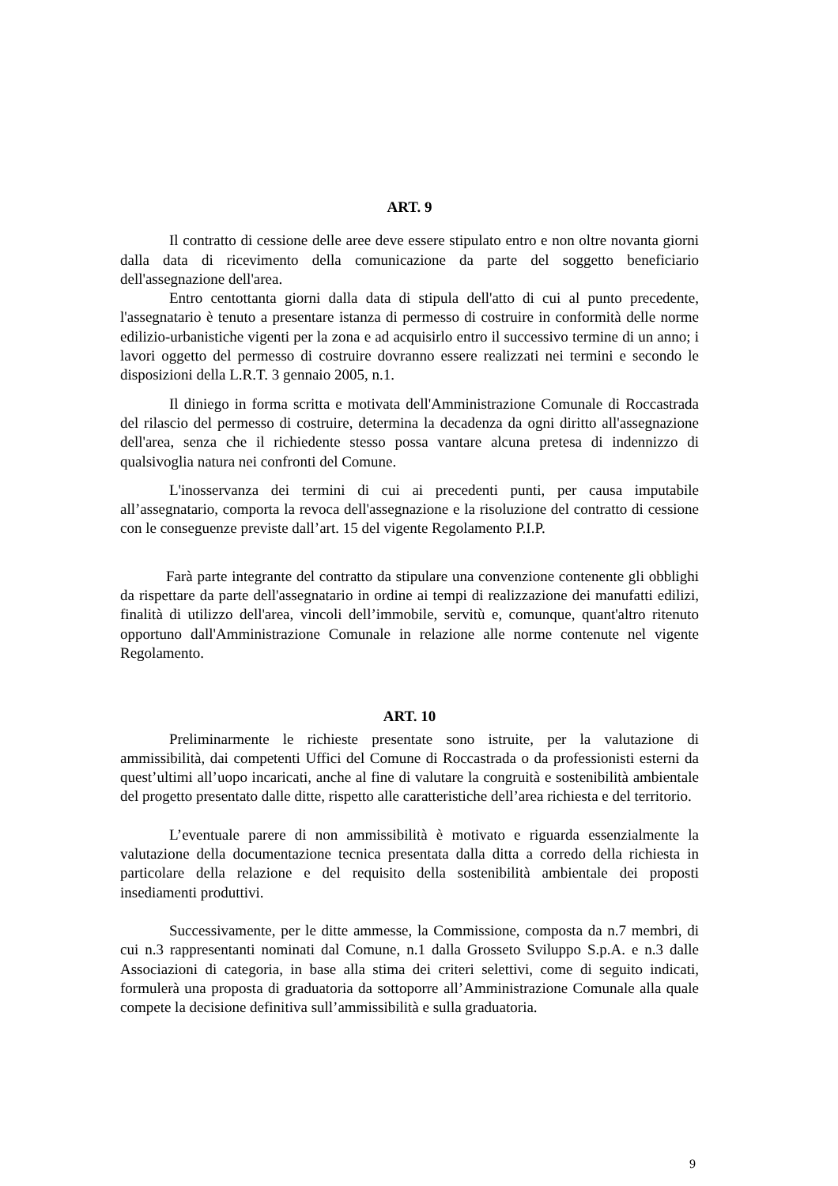ART. 9
Il contratto di cessione delle aree deve essere stipulato entro e non oltre novanta giorni dalla data di ricevimento della comunicazione da parte del soggetto beneficiario dell'assegnazione dell'area.
Entro centottanta giorni dalla data di stipula dell'atto di cui al punto precedente, l'assegnatario è tenuto a presentare istanza di permesso di costruire in conformità delle norme edilizio-urbanistiche vigenti per la zona e ad acquisirlo entro il successivo termine di un anno; i lavori oggetto del permesso di costruire dovranno essere realizzati nei termini e secondo le disposizioni della L.R.T. 3 gennaio 2005, n.1.
Il diniego in forma scritta e motivata dell'Amministrazione Comunale di Roccastrada del rilascio del permesso di costruire, determina la decadenza da ogni diritto all'assegnazione dell'area, senza che il richiedente stesso possa vantare alcuna pretesa di indennizzo di qualsivoglia natura nei confronti del Comune.
L'inosservanza dei termini di cui ai precedenti punti, per causa imputabile all’assegnatario, comporta la revoca dell'assegnazione e la risoluzione del contratto di cessione con le conseguenze previste dall’art. 15 del vigente Regolamento P.I.P.
Farà parte integrante del contratto da stipulare una convenzione contenente gli obblighi da rispettare da parte dell'assegnatario in ordine ai tempi di realizzazione dei manufatti edilizi, finalità di utilizzo dell'area, vincoli dell’immobile, servitù e, comunque, quant'altro ritenuto opportuno dall'Amministrazione Comunale in relazione alle norme contenute nel vigente Regolamento.
ART. 10
Preliminarmente le richieste presentate sono istruite, per la valutazione di ammissibilità, dai competenti Uffici del Comune di Roccastrada o da professionisti esterni da quest’ultimi all’uopo incaricati, anche al fine di valutare la congruità e sostenibilità ambientale del progetto presentato dalle ditte, rispetto alle caratteristiche dell’area richiesta e del territorio.
L’eventuale parere di non ammissibilità è motivato e riguarda essenzialmente la valutazione della documentazione tecnica presentata dalla ditta a corredo della richiesta in particolare della relazione e del requisito della sostenibilità ambientale dei proposti insediamenti produttivi.
Successivamente, per le ditte ammesse, la Commissione, composta da n.7 membri, di cui n.3 rappresentanti nominati dal Comune, n.1 dalla Grosseto Sviluppo S.p.A. e n.3 dalle Associazioni di categoria, in base alla stima dei criteri selettivi, come di seguito indicati, formulerà una proposta di graduatoria da sottoporre all’Amministrazione Comunale alla quale compete la decisione definitiva sull’ammissibilità e sulla graduatoria.
9